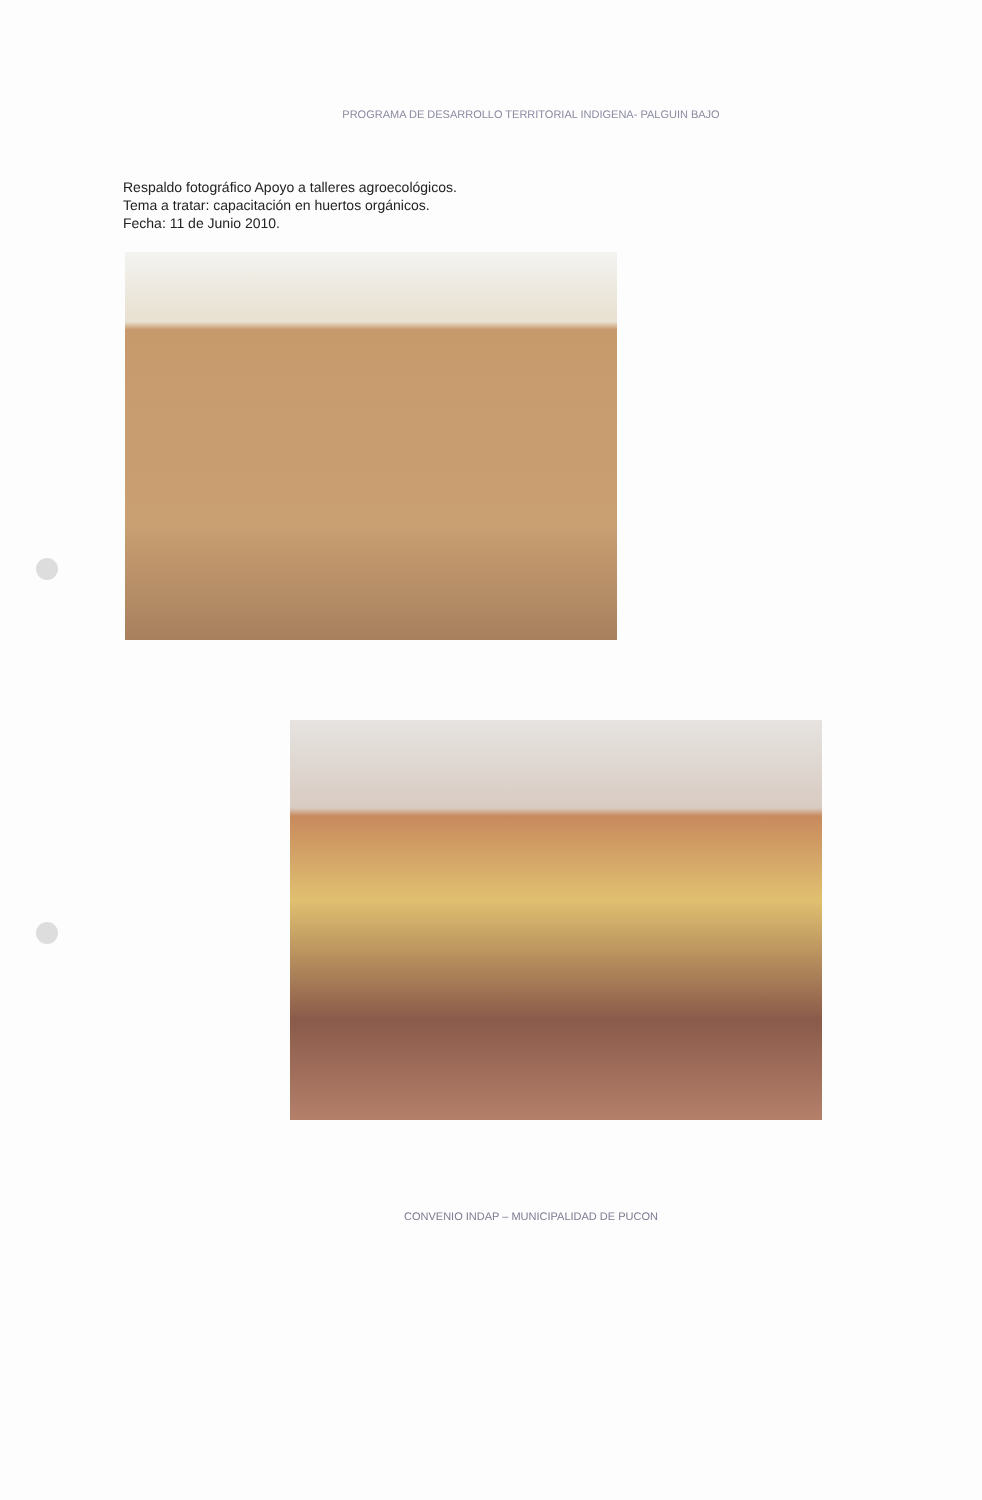PROGRAMA DE DESARROLLO TERRITORIAL INDIGENA- PALGUIN BAJO
Respaldo fotográfico Apoyo a talleres agroecológicos.
Tema a tratar: capacitación en huertos orgánicos.
Fecha: 11 de Junio 2010.
CONVENIO INDAP – MUNICIPALIDAD DE PUCON